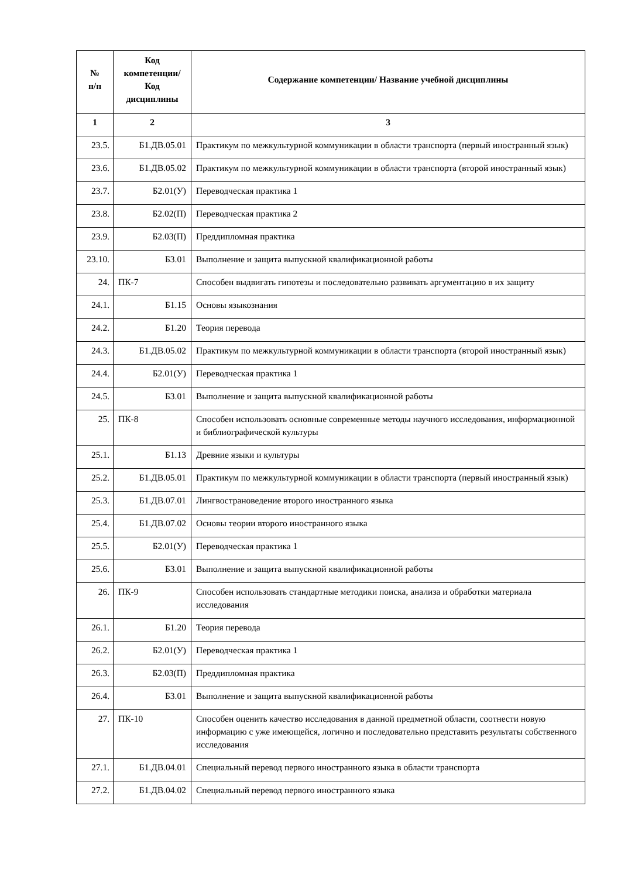| № п/п | Код компетенции/ Код дисциплины | Содержание компетенции/ Название учебной дисциплины |
| --- | --- | --- |
| 1 | 2 | 3 |
| 23.5. | Б1.ДВ.05.01 | Практикум по межкультурной коммуникации в области транспорта (первый иностранный язык) |
| 23.6. | Б1.ДВ.05.02 | Практикум по межкультурной коммуникации в области транспорта (второй иностранный язык) |
| 23.7. | Б2.01(У) | Переводческая практика 1 |
| 23.8. | Б2.02(П) | Переводческая практика 2 |
| 23.9. | Б2.03(П) | Преддипломная практика |
| 23.10. | Б3.01 | Выполнение и защита выпускной квалификационной работы |
| 24. | ПК-7 | Способен выдвигать гипотезы и последовательно развивать аргументацию в их защиту |
| 24.1. | Б1.15 | Основы языкознания |
| 24.2. | Б1.20 | Теория перевода |
| 24.3. | Б1.ДВ.05.02 | Практикум по межкультурной коммуникации в области транспорта (второй иностранный язык) |
| 24.4. | Б2.01(У) | Переводческая практика 1 |
| 24.5. | Б3.01 | Выполнение и защита выпускной квалификационной работы |
| 25. | ПК-8 | Способен использовать основные современные методы научного исследования, информационной и библиографической культуры |
| 25.1. | Б1.13 | Древние языки и культуры |
| 25.2. | Б1.ДВ.05.01 | Практикум по межкультурной коммуникации в области транспорта (первый иностранный язык) |
| 25.3. | Б1.ДВ.07.01 | Лингвострановедение второго иностранного языка |
| 25.4. | Б1.ДВ.07.02 | Основы теории второго иностранного языка |
| 25.5. | Б2.01(У) | Переводческая практика 1 |
| 25.6. | Б3.01 | Выполнение и защита выпускной квалификационной работы |
| 26. | ПК-9 | Способен использовать стандартные методики поиска, анализа и обработки материала исследования |
| 26.1. | Б1.20 | Теория перевода |
| 26.2. | Б2.01(У) | Переводческая практика 1 |
| 26.3. | Б2.03(П) | Преддипломная практика |
| 26.4. | Б3.01 | Выполнение и защита выпускной квалификационной работы |
| 27. | ПК-10 | Способен оценить качество исследования в данной предметной области, соотнести новую информацию с уже имеющейся, логично и последовательно представить результаты собственного исследования |
| 27.1. | Б1.ДВ.04.01 | Специальный перевод первого иностранного языка в области транспорта |
| 27.2. | Б1.ДВ.04.02 | Специальный перевод первого иностранного языка |